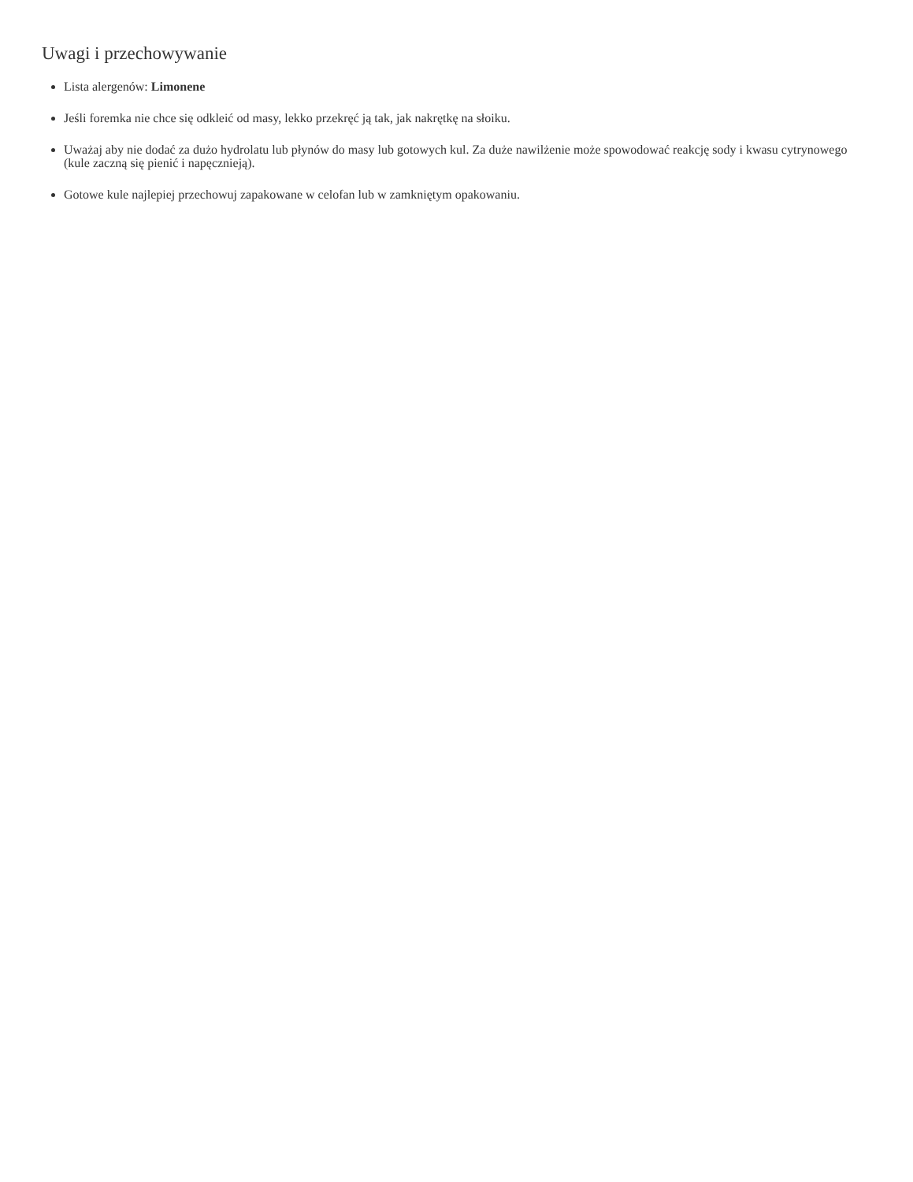Uwagi i przechowywanie
Lista alergenów: Limonene
Jeśli foremka nie chce się odkleić od masy, lekko przekręć ją tak, jak nakrętkę na słoiku.
Uważaj aby nie dodać za dużo hydrolatu lub płynów do masy lub gotowych kul. Za duże nawilżenie może spowodować reakcję sody i kwasu cytrynowego (kule zaczną się pienić i napęcznieją).
Gotowe kule najlepiej przechowuj zapakowane w celofan lub w zamkniętym opakowaniu.